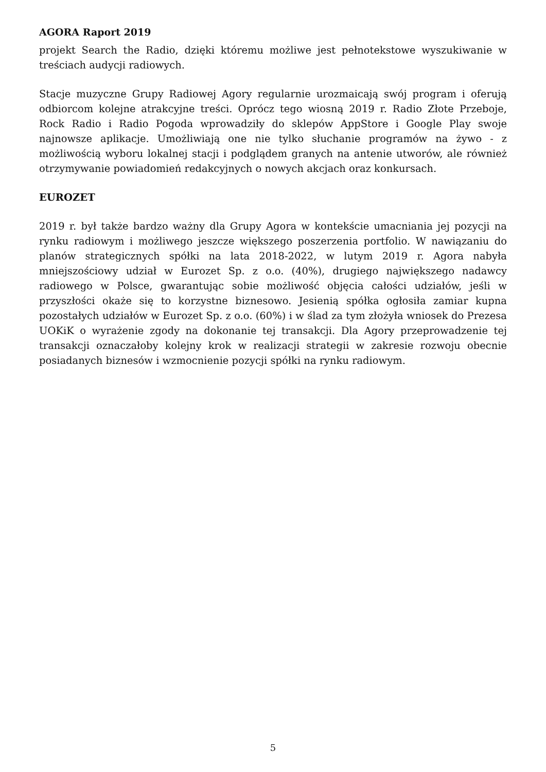AGORA Raport 2019
projekt Search the Radio, dzięki któremu możliwe jest pełnotekstowe wyszukiwanie w treściach audycji radiowych.
Stacje muzyczne Grupy Radiowej Agory regularnie urozmaicają swój program i oferują odbiorcom kolejne atrakcyjne treści. Oprócz tego wiosną 2019 r. Radio Złote Przeboje, Rock Radio i Radio Pogoda wprowadziły do sklepów AppStore i Google Play swoje najnowsze aplikacje. Umożliwiają one nie tylko słuchanie programów na żywo - z możliwością wyboru lokalnej stacji i podglądem granych na antenie utworów, ale również otrzymywanie powiadomień redakcyjnych o nowych akcjach oraz konkursach.
EUROZET
2019 r. był także bardzo ważny dla Grupy Agora w kontekście umacniania jej pozycji na rynku radiowym i możliwego jeszcze większego poszerzenia portfolio. W nawiązaniu do planów strategicznych spółki na lata 2018-2022, w lutym 2019 r. Agora nabyła mniejszościowy udział w Eurozet Sp. z o.o. (40%), drugiego największego nadawcy radiowego w Polsce, gwarantując sobie możliwość objęcia całości udziałów, jeśli w przyszłości okaże się to korzystne biznesowo. Jesienią spółka ogłosiła zamiar kupna pozostałych udziałów w Eurozet Sp. z o.o. (60%) i w ślad za tym złożyła wniosek do Prezesa UOKiK o wyrażenie zgody na dokonanie tej transakcji. Dla Agory przeprowadzenie tej transakcji oznaczałoby kolejny krok w realizacji strategii w zakresie rozwoju obecnie posiadanych biznesów i wzmocnienie pozycji spółki na rynku radiowym.
5